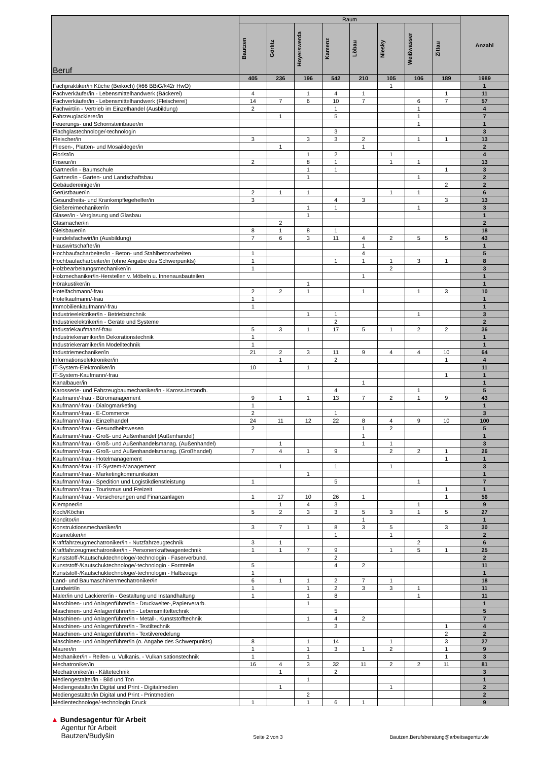| Beruf | Raum | | | | | | | | Anzahl |
| --- | --- | --- | --- | --- | --- | --- | --- | --- | --- |
| | Bautzen | Görlitz | Hoyerswerda | Kamenz | Löbau | Niesky | Weißwasser | Zittau | |
| | 405 | 236 | 196 | 542 | 210 | 105 | 106 | 189 | 1989 |
| Fachpraktiker/in Küche (Beikoch) (§66 BBiG/§42r HwO) | | | | | | 1 | | | 1 |
| Fachverkäufer/in - Lebensmittelhandwerk (Bäckerei) | 4 | | 1 | 4 | 1 | | | 1 | 11 |
| Fachverkäufer/in - Lebensmittelhandwerk (Fleischerei) | 14 | 7 | 6 | 10 | 7 | | 6 | 7 | 57 |
| Fachwirt/in - Vertrieb im Einzelhandel (Ausbildung) | 2 | | | 1 | | | 1 | | 4 |
| Fahrzeuglackierer/in | | 1 | | 5 | | | 1 | | 7 |
| Feuerungs- und Schornsteinbauer/in | | | | | | | 1 | | 1 |
| Flachglastechnologe/-technologin | | | | 3 | | | | | 3 |
| Fleischer/in | 3 | | 3 | 3 | 2 | | 1 | 1 | 13 |
| Fliesen-, Platten- und Mosaikleger/in | | 1 | | | 1 | | | | 2 |
| Florist/in | | | 1 | 2 | | 1 | | | 4 |
| Friseur/in | 2 | | 8 | 1 | | 1 | 1 | | 13 |
| Gärtner/in - Baumschule | | | 1 | 1 | | | | 1 | 3 |
| Gärtner/in - Garten- und Landschaftsbau | | | 1 | | | | 1 | | 2 |
| Gebäudereiniger/in | | | | | | | | 2 | 2 |
| Gerüstbauer/in | 2 | 1 | 1 | | | 1 | 1 | | 6 |
| Gesundheits- und Krankenpflegehelfer/in | 3 | | | 4 | 3 | | | 3 | 13 |
| Gießereimechaniker/in | | | 1 | 1 | | | 1 | | 3 |
| Glaser/in - Verglasung und Glasbau | | | 1 | | | | | | 1 |
| Glasmacher/in | | 2 | | | | | | | 2 |
| Gleisbauer/in | 8 | 1 | 8 | 1 | | | | | 18 |
| Handelsfachwirt/in (Ausbildung) | 7 | 6 | 3 | 11 | 4 | 2 | 5 | 5 | 43 |
| Hauswirtschafter/in | | | | | 1 | | | | 1 |
| Hochbaufacharbeiter/in - Beton- und Stahlbetonarbeiten | 1 | | | | 4 | | | | 5 |
| Hochbaufacharbeiter/in (ohne Angabe des Schwerpunkts) | 1 | | | 1 | 1 | 1 | 3 | 1 | 8 |
| Holzbearbeitungsmechaniker/in | 1 | | | | | 2 | | | 3 |
| Holzmechaniker/in-Herstellen v. Möbeln u. Innenausbauteilen | | | | | 1 | | | | 1 |
| Hörakustiker/in | | | 1 | | | | | | 1 |
| Hotelfachmann/-frau | 2 | 2 | 1 | | 1 | | 1 | 3 | 10 |
| Hotelkaufmann/-frau | 1 | | | | | | | | 1 |
| Immobilienkaufmann/-frau | 1 | | | | | | | | 1 |
| Industrieelektriker/in - Betriebstechnik | | | 1 | 1 | | | 1 | | 3 |
| Industrieelektriker/in - Geräte und Systeme | | | | 2 | | | | | 2 |
| Industriekaufmann/-frau | 5 | 3 | 1 | 17 | 5 | 1 | 2 | 2 | 36 |
| Industriekeramiker/in Dekorationstechnik | 1 | | | | | | | | 1 |
| Industriekeramiker/in Modelltechnik | 1 | | | | | | | | 1 |
| Industriemechaniker/in | 21 | 2 | 3 | 11 | 9 | 4 | 4 | 10 | 64 |
| Informationselektroniker/in | | 1 | | 2 | | | | 1 | 4 |
| IT-System-Elektroniker/in | 10 | | 1 | | | | | | 11 |
| IT-System-Kaufmann/-frau | | | | | | | | 1 | 1 |
| Kanalbauer/in | | | | | 1 | | | | 1 |
| Karosserie- und Fahrzeugbaumechaniker/in - Kaross.instandh. | | | | 4 | | | 1 | | 5 |
| Kaufmann/-frau - Büromanagement | 9 | 1 | 1 | 13 | 7 | 2 | 1 | 9 | 43 |
| Kaufmann/-frau - Dialogmarketing | 1 | | | | | | | | 1 |
| Kaufmann/-frau - E-Commerce | 2 | | | 1 | | | | | 3 |
| Kaufmann/-frau - Einzelhandel | 24 | 11 | 12 | 22 | 8 | 4 | 9 | 10 | 100 |
| Kaufmann/-frau - Gesundheitswesen | 2 | | | | 1 | 2 | | | 5 |
| Kaufmann/-frau - Groß- und Außenhandel (Außenhandel) | | | | | 1 | | | | 1 |
| Kaufmann/-frau - Groß- und Außenhandelsmanag. (Außenhandel) | | 1 | | | 1 | 1 | | | 3 |
| Kaufmann/-frau - Groß- und Außenhandelsmanag. (Großhandel) | 7 | 4 | 1 | 9 | | 2 | 2 | 1 | 26 |
| Kaufmann/-frau - Hotelmanagement | | | | | | | | 1 | 1 |
| Kaufmann/-frau - IT-System-Management | | 1 | | 1 | | 1 | | | 3 |
| Kaufmann/-frau - Marketingkommunikation | | | 1 | | | | | | 1 |
| Kaufmann/-frau - Spedition und Logistikdienstleistung | 1 | | | 5 | | | 1 | | 7 |
| Kaufmann/-frau - Tourismus und Freizeit | | | | | | | | 1 | 1 |
| Kaufmann/-frau - Versicherungen und Finanzanlagen | 1 | 17 | 10 | 26 | 1 | | | 1 | 56 |
| Klempner/in | | 1 | 4 | 3 | | | 1 | | 9 |
| Koch/Köchin | 5 | 2 | 3 | 3 | 5 | 3 | 1 | 5 | 27 |
| Konditor/in | | | | | 1 | | | | 1 |
| Konstruktionsmechaniker/in | 3 | 7 | 1 | 8 | 3 | 5 | | 3 | 30 |
| Kosmetiker/in | | | | 1 | | 1 | | | 2 |
| Kraftfahrzeugmechatroniker/in - Nutzfahrzeugtechnik | 3 | 1 | | | | | 2 | | 6 |
| Kraftfahrzeugmechatroniker/in - Personenkraftwagentechnik | 1 | 1 | 7 | 9 | | 1 | 5 | 1 | 25 |
| Kunststoff-/Kautschuktechnologe/-technologin - Faserverbund. | | | | 2 | | | | | 2 |
| Kunststoff-/Kautschuktechnologe/-technologin - Formteile | 5 | | | 4 | 2 | | | | 11 |
| Kunststoff-/Kautschuktechnologe/-technologin - Halbzeuge | 1 | | | | | | | | 1 |
| Land- und Baumaschinenmechatroniker/in | 6 | 1 | 1 | 2 | 7 | 1 | | | 18 |
| Landwirt/in | 1 | | 1 | 2 | 3 | 3 | 1 | | 11 |
| Maler/in und Lackierer/in - Gestaltung und Instandhaltung | 1 | | 1 | 8 | | | 1 | | 11 |
| Maschinen- und Anlagenführer/in - Druckweiter-,Papierverarb. | | | 1 | | | | | | 1 |
| Maschinen- und Anlagenführer/in - Lebensmitteltechnik | | | | 5 | | | | | 5 |
| Maschinen- und Anlagenführer/in - Metall-, Kunststofftechnik | | | 1 | 4 | 2 | | | | 7 |
| Maschinen- und Anlagenführer/in - Textiltechnik | | | | 3 | | | | 1 | 4 |
| Maschinen- und Anlagenführer/in - Textilveredelung | | | | | | | | 2 | 2 |
| Maschinen- und Anlagenführer/in (o. Angabe des Schwerpunkts) | 8 | | 1 | 14 | | 1 | | 3 | 27 |
| Maurer/in | 1 | | 1 | 3 | 1 | 2 | | 1 | 9 |
| Mechaniker/in - Reifen- u. Vulkanis. - Vulkanisationstechnik | 1 | | 1 | | | | | 1 | 3 |
| Mechatroniker/in | 16 | 4 | 3 | 32 | 11 | 2 | 2 | 11 | 81 |
| Mechatroniker/in - Kältetechnik | | 1 | | 2 | | | | | 3 |
| Mediengestalter/in - Bild und Ton | | | 1 | | | | | | 1 |
| Mediengestalter/in Digital und Print - Digitalmedien | | 1 | | | | 1 | | | 2 |
| Mediengestalter/in Digital und Print - Printmedien | | | 2 | | | | | | 2 |
| Medientechnologe/-technologin Druck | 1 | | 1 | 6 | 1 | | | | 9 |
▲ Bundesagentur für Arbeit
Agentur für Arbeit
Bautzen/Budyšin
Seite 2 von 3
Bautzen.Berufsberatung@arbeitsagentur.de